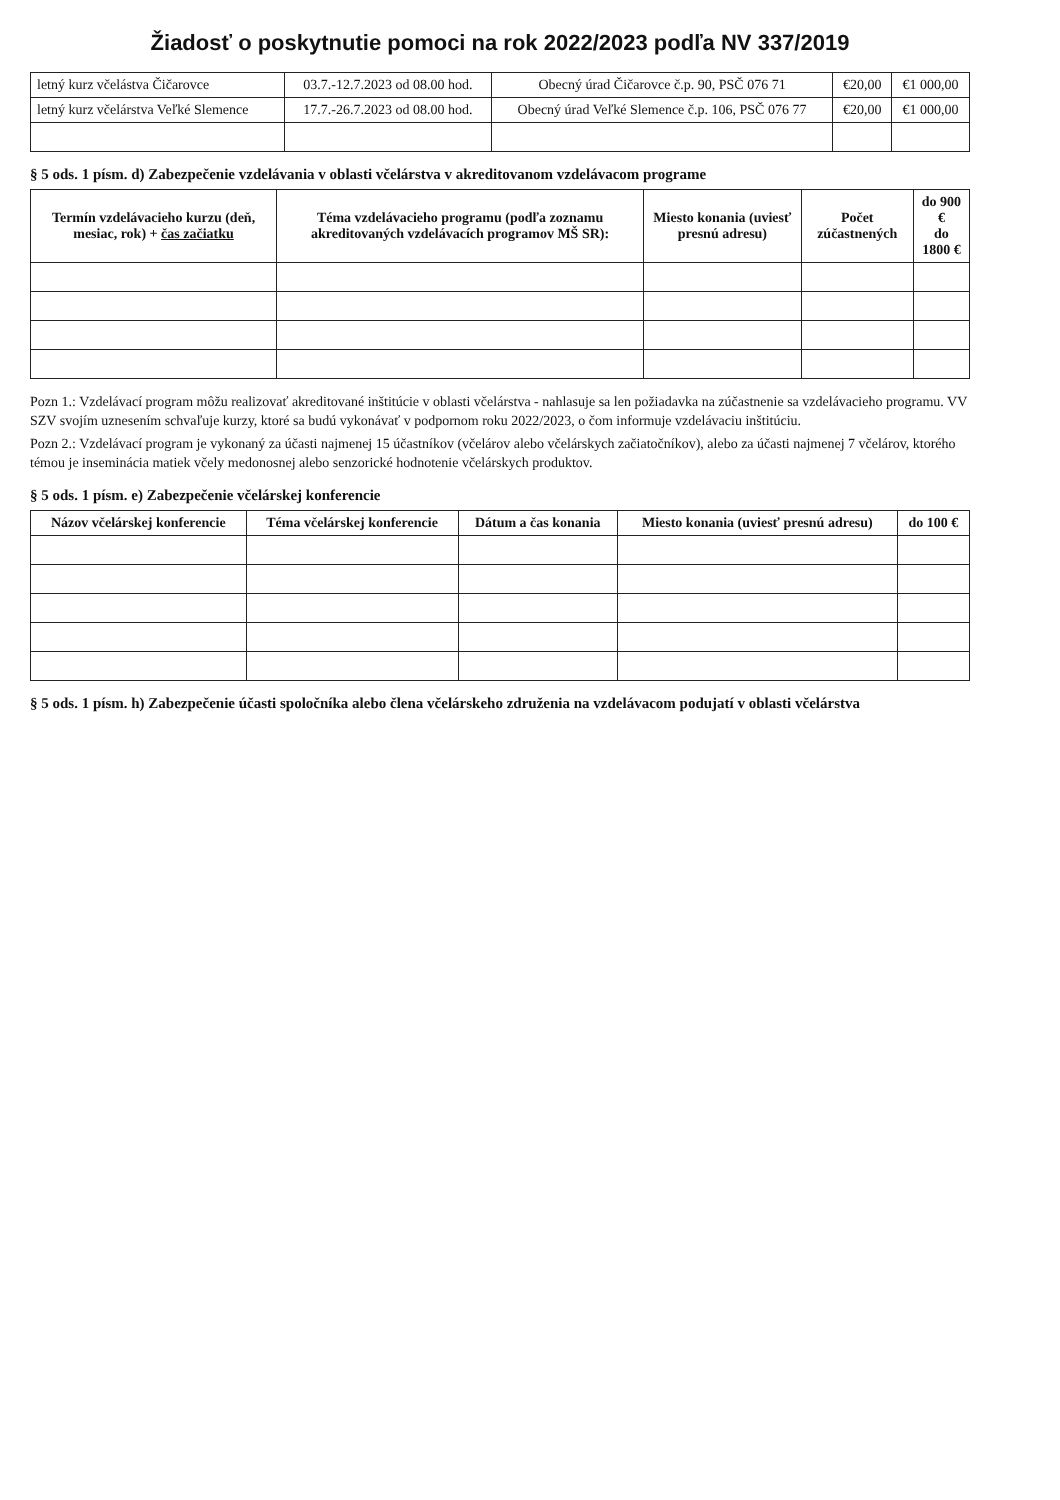Žiadosť o poskytnutie pomoci na rok 2022/2023 podľa NV 337/2019
| letný kurz včelástva Čičarovce | 03.7.-12.7.2023 od 08.00 hod. | Obecný úrad Čičarovce č.p. 90, PSČ 076 71 | €20,00 | €1 000,00 |
| letný kurz včelárstva Veľké Slemence | 17.7.-26.7.2023 od 08.00 hod. | Obecný úrad Veľké Slemence č.p. 106, PSČ 076 77 | €20,00 | €1 000,00 |
§ 5 ods. 1 písm. d) Zabezpečenie vzdelávania v oblasti včelárstva v akreditovanom vzdelávacom programe
| Termín vzdelávacieho kurzu (deň, mesiac, rok) + čas začiatku | Téma vzdelávacieho programu (podľa zoznamu akreditovaných vzdelávacích programov MŠ SR): | Miesto konania (uviesť presnú adresu) | Počet zúčastnených | do 900 € do 1800 € |
| --- | --- | --- | --- | --- |
Pozn 1.: Vzdelávací program môžu realizovať akreditované inštitúcie v oblasti včelárstva - nahlasuje sa len požiadavka na zúčastnenie sa vzdelávacieho programu. VV SZV svojím uznesením schvaľuje kurzy, ktoré sa budú vykonávať v podpornom roku 2022/2023, o čom informuje vzdelávaciu inštitúciu.
Pozn 2.: Vzdelávací program je vykonaný za účasti najmenej 15 účastníkov (včelárov alebo včelárskych začiatočníkov), alebo za účasti najmenej 7 včelárov, ktorého témou je inseminácia matiek včely medonosnej alebo senzorické hodnotenie včelárskych produktov.
§ 5 ods. 1 písm. e) Zabezpečenie včelárskej konferencie
| Názov včelárskej konferencie | Téma včelárskej konferencie | Dátum a čas konania | Miesto konania (uviesť presnú adresu) | do 100 € |
| --- | --- | --- | --- | --- |
§ 5 ods. 1 písm. h) Zabezpečenie účasti spoločníka alebo člena včelárskeho združenia na vzdelávacom podujatí v oblasti včelárstva